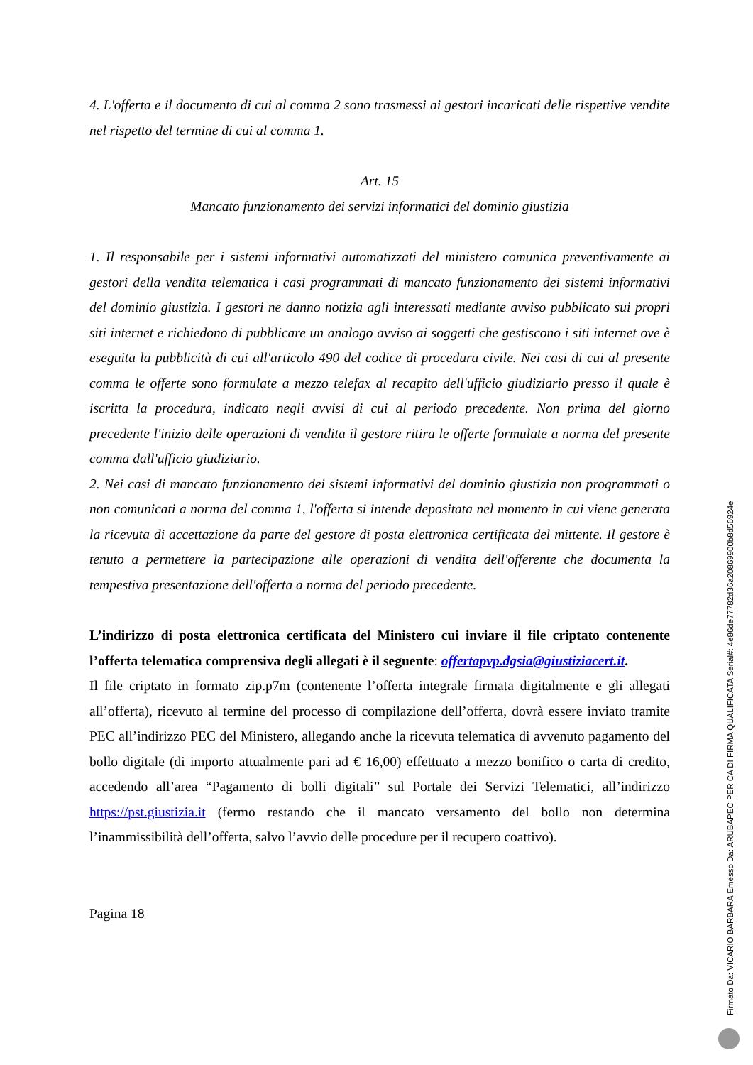4. L'offerta e il documento di cui al comma 2 sono trasmessi ai gestori incaricati delle rispettive vendite nel rispetto del termine di cui al comma 1.
Art. 15
Mancato funzionamento dei servizi informatici del dominio giustizia
1. Il responsabile per i sistemi informativi automatizzati del ministero comunica preventivamente ai gestori della vendita telematica i casi programmati di mancato funzionamento dei sistemi informativi del dominio giustizia. I gestori ne danno notizia agli interessati mediante avviso pubblicato sui propri siti internet e richiedono di pubblicare un analogo avviso ai soggetti che gestiscono i siti internet ove è eseguita la pubblicità di cui all'articolo 490 del codice di procedura civile. Nei casi di cui al presente comma le offerte sono formulate a mezzo telefax al recapito dell'ufficio giudiziario presso il quale è iscritta la procedura, indicato negli avvisi di cui al periodo precedente. Non prima del giorno precedente l'inizio delle operazioni di vendita il gestore ritira le offerte formulate a norma del presente comma dall'ufficio giudiziario.
2. Nei casi di mancato funzionamento dei sistemi informativi del dominio giustizia non programmati o non comunicati a norma del comma 1, l'offerta si intende depositata nel momento in cui viene generata la ricevuta di accettazione da parte del gestore di posta elettronica certificata del mittente. Il gestore è tenuto a permettere la partecipazione alle operazioni di vendita dell'offerente che documenta la tempestiva presentazione dell'offerta a norma del periodo precedente.
L’indirizzo di posta elettronica certificata del Ministero cui inviare il file criptato contenente l’offerta telematica comprensiva degli allegati è il seguente: offertapvp.dgsia@giustiziacert.it.
Il file criptato in formato zip.p7m (contenente l’offerta integrale firmata digitalmente e gli allegati all’offerta), ricevuto al termine del processo di compilazione dell’offerta, dovrà essere inviato tramite PEC all’indirizzo PEC del Ministero, allegando anche la ricevuta telematica di avvenuto pagamento del bollo digitale (di importo attualmente pari ad € 16,00) effettuato a mezzo bonifico o carta di credito, accedendo all’area “Pagamento di bolli digitali” sul Portale dei Servizi Telematici, all’indirizzo https://pst.giustizia.it (fermo restando che il mancato versamento del bollo non determina l’inammissibilità dell’offerta, salvo l’avvio delle procedure per il recupero coattivo).
Pagina 18
Firmato Da: VICARIO BARBARA Emesso Da: ARUBAPEC PER CA DI FIRMA QUALIFICATA Serial#: 4e86de77782d36a20869900b8d56924e